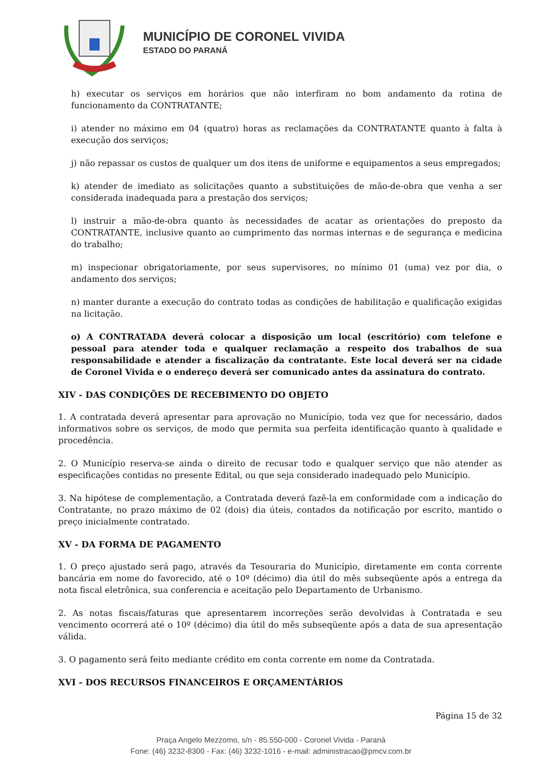MUNICÍPIO DE CORONEL VIVIDA
ESTADO DO PARANÁ
h) executar os serviços em horários que não interfiram no bom andamento da rotina de funcionamento da CONTRATANTE;
i) atender no máximo em 04 (quatro) horas as reclamações da CONTRATANTE quanto à falta à execução dos serviços;
j) não repassar os custos de qualquer um dos itens de uniforme e equipamentos a seus empregados;
k) atender de imediato as solicitações quanto a substituições de mão-de-obra que venha a ser considerada inadequada para a prestação dos serviços;
l) instruir a mão-de-obra quanto às necessidades de acatar as orientações do preposto da CONTRATANTE, inclusive quanto ao cumprimento das normas internas e de segurança e medicina do trabalho;
m) inspecionar obrigatoriamente, por seus supervisores, no mínimo 01 (uma) vez por dia, o andamento dos serviços;
n) manter durante a execução do contrato todas as condições de habilitação e qualificação exigidas na licitação.
o) A CONTRATADA deverá colocar a disposição um local (escritório) com telefone e pessoal para atender toda e qualquer reclamação a respeito dos trabalhos de sua responsabilidade e atender a fiscalização da contratante. Este local deverá ser na cidade de Coronel Vivida e o endereço deverá ser comunicado antes da assinatura do contrato.
XIV - DAS CONDIÇÕES DE RECEBIMENTO DO OBJETO
1. A contratada deverá apresentar para aprovação no Município, toda vez que for necessário, dados informativos sobre os serviços, de modo que permita sua perfeita identificação quanto à qualidade e procedência.
2. O Município reserva-se ainda o direito de recusar todo e qualquer serviço que não atender as especificações contidas no presente Edital, ou que seja considerado inadequado pelo Município.
3. Na hipótese de complementação, a Contratada deverá fazê-la em conformidade com a indicação do Contratante, no prazo máximo de 02 (dois) dia úteis, contados da notificação por escrito, mantido o preço inicialmente contratado.
XV - DA FORMA DE PAGAMENTO
1. O preço ajustado será pago, através da Tesouraria do Município, diretamente em conta corrente bancária em nome do favorecido, até o 10º (décimo) dia útil do mês subseqüente após a entrega da nota fiscal eletrônica, sua conferencia e aceitação pelo Departamento de Urbanismo.
2. As notas fiscais/faturas que apresentarem incorreções serão devolvidas à Contratada e seu vencimento ocorrerá até o 10º (décimo) dia útil do mês subseqüente após a data de sua apresentação válida.
3. O pagamento será feito mediante crédito em conta corrente em nome da Contratada.
XVI - DOS RECURSOS FINANCEIROS E ORÇAMENTÁRIOS
Página 15 de 32
Praça Angelo Mezzomo, s/n - 85.550-000 - Coronel Vivida - Paraná
Fone: (46) 3232-8300 - Fax: (46) 3232-1016 - e-mail: administracao@pmcv.com.br